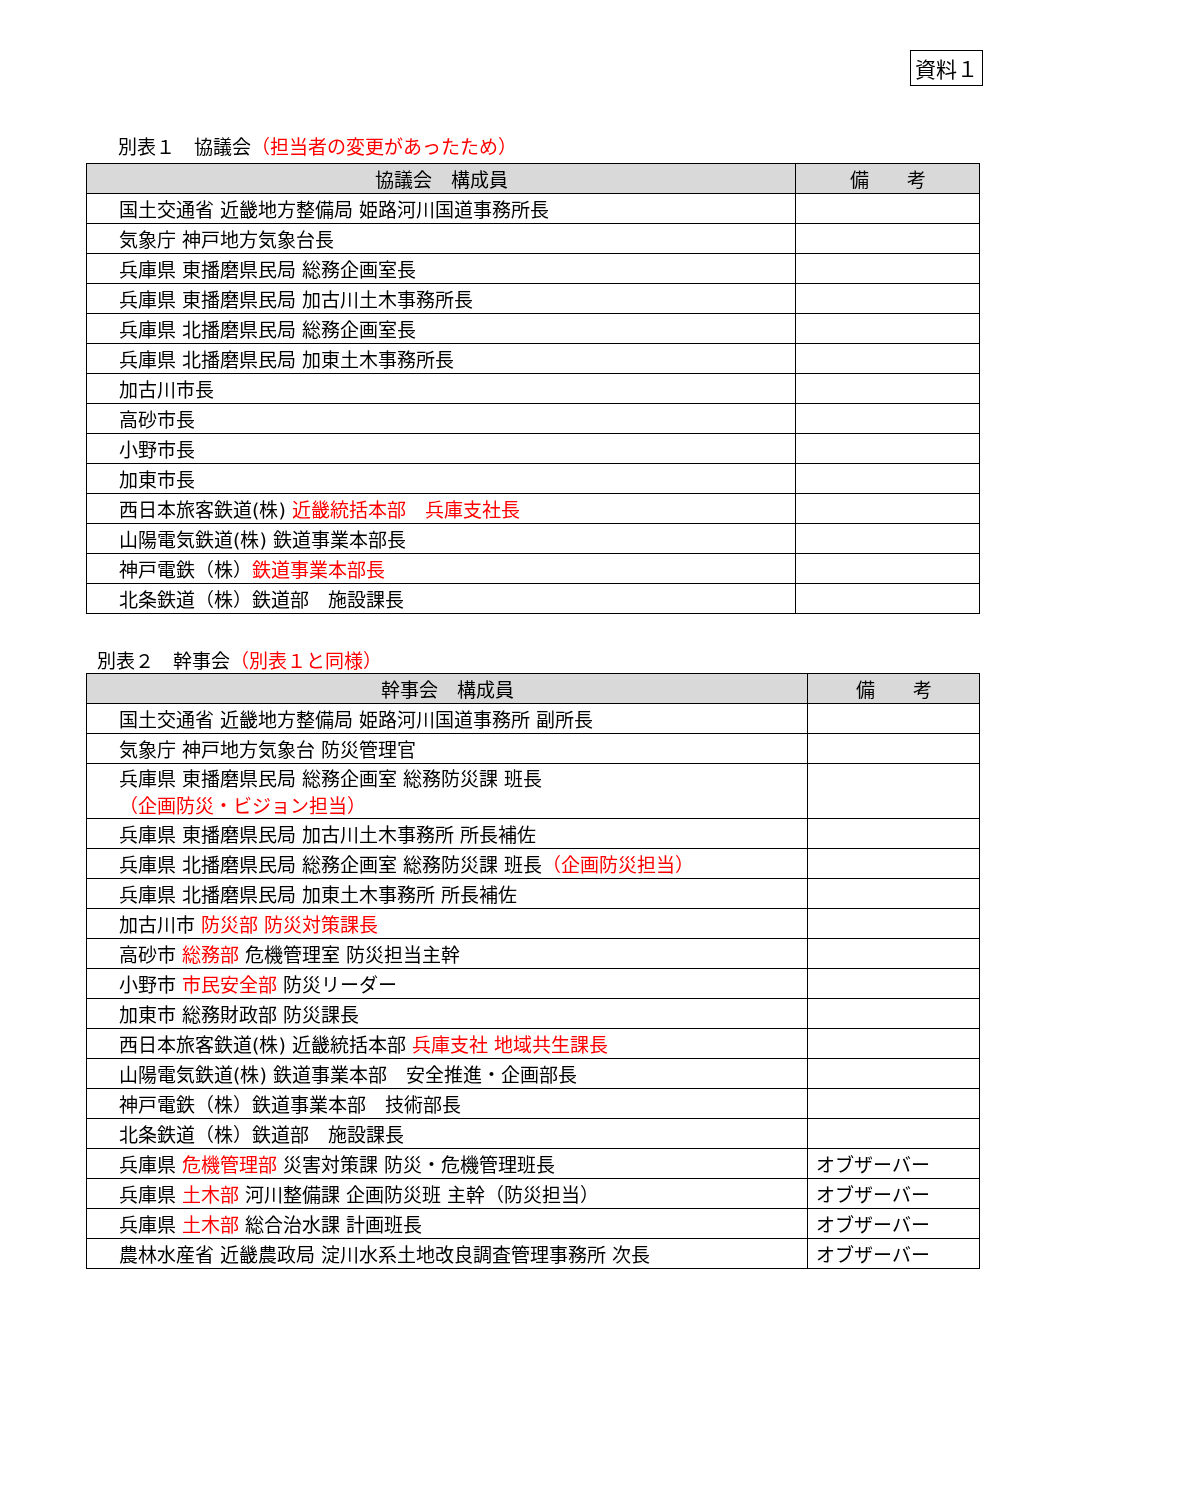資料１
別表１　協議会（担当者の変更があったため）
| 協議会 構成員 | 備 考 |
| --- | --- |
| 国土交通省 近畿地方整備局 姫路河川国道事務所長 | |
| 気象庁 神戸地方気象台長 | |
| 兵庫県 東播磨県民局 総務企画室長 | |
| 兵庫県 東播磨県民局 加古川土木事務所長 | |
| 兵庫県 北播磨県民局 総務企画室長 | |
| 兵庫県 北播磨県民局 加東土木事務所長 | |
| 加古川市長 | |
| 高砂市長 | |
| 小野市長 | |
| 加東市長 | |
| 西日本旅客鉄道(株) 近畿統括本部 兵庫支社長 | |
| 山陽電気鉄道(株) 鉄道事業本部長 | |
| 神戸電鉄（株） 鉄道事業本部長 | |
| 北条鉄道（株）鉄道部 施設課長 | |
別表２　幹事会（別表１と同様）
| 幹事会 構成員 | 備 考 |
| --- | --- |
| 国土交通省 近畿地方整備局 姫路河川国道事務所 副所長 | |
| 気象庁 神戸地方気象台 防災管理官 | |
| 兵庫県 東播磨県民局 総務企画室 総務防災課 班長 （企画防災・ビジョン担当） | |
| 兵庫県 東播磨県民局 加古川土木事務所 所長補佐 | |
| 兵庫県 北播磨県民局 総務企画室 総務防災課 班長 （企画防災担当） | |
| 兵庫県 北播磨県民局 加東土木事務所 所長補佐 | |
| 加古川市 防災部 防災対策課長 | |
| 高砂市 総務部 危機管理室 防災担当主幹 | |
| 小野市 市民安全部 防災リーダー | |
| 加東市 総務財政部 防災課長 | |
| 西日本旅客鉄道(株) 近畿統括本部 兵庫支社 地域共生課長 | |
| 山陽電気鉄道(株) 鉄道事業本部 安全推進・企画部長 | |
| 神戸電鉄（株）鉄道事業本部 技術部長 | |
| 北条鉄道（株）鉄道部 施設課長 | |
| 兵庫県 危機管理部 災害対策課 防災・危機管理班長 | オブザーバー |
| 兵庫県 土木部 河川整備課 企画防災班 主幹（防災担当） | オブザーバー |
| 兵庫県 土木部 総合治水課 計画班長 | オブザーバー |
| 農林水産省 近畿農政局 淀川水系土地改良調査管理事務所 次長 | オブザーバー |